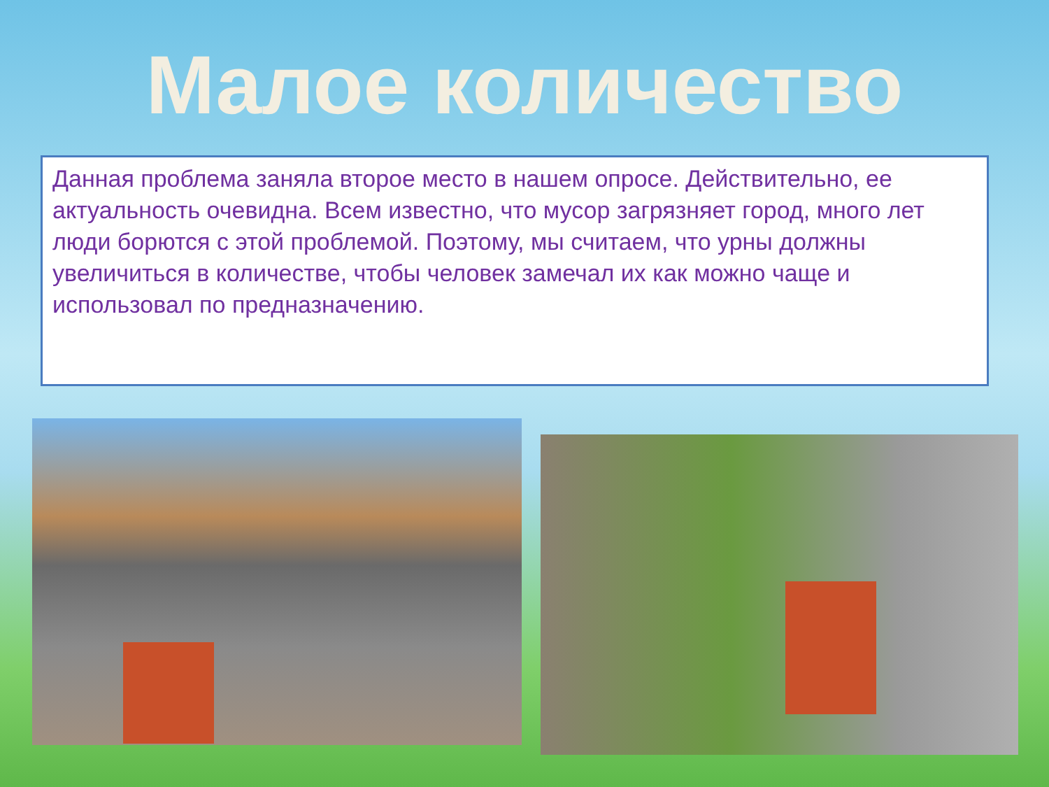Малое количество
Данная проблема заняла второе место в нашем опросе. Действительно, ее актуальность очевидна. Всем известно, что мусор загрязняет город, много лет люди борются с этой проблемой. Поэтому, мы считаем, что урны должны увеличиться в количестве, чтобы человек замечал их как можно чаще и использовал по предназначению.